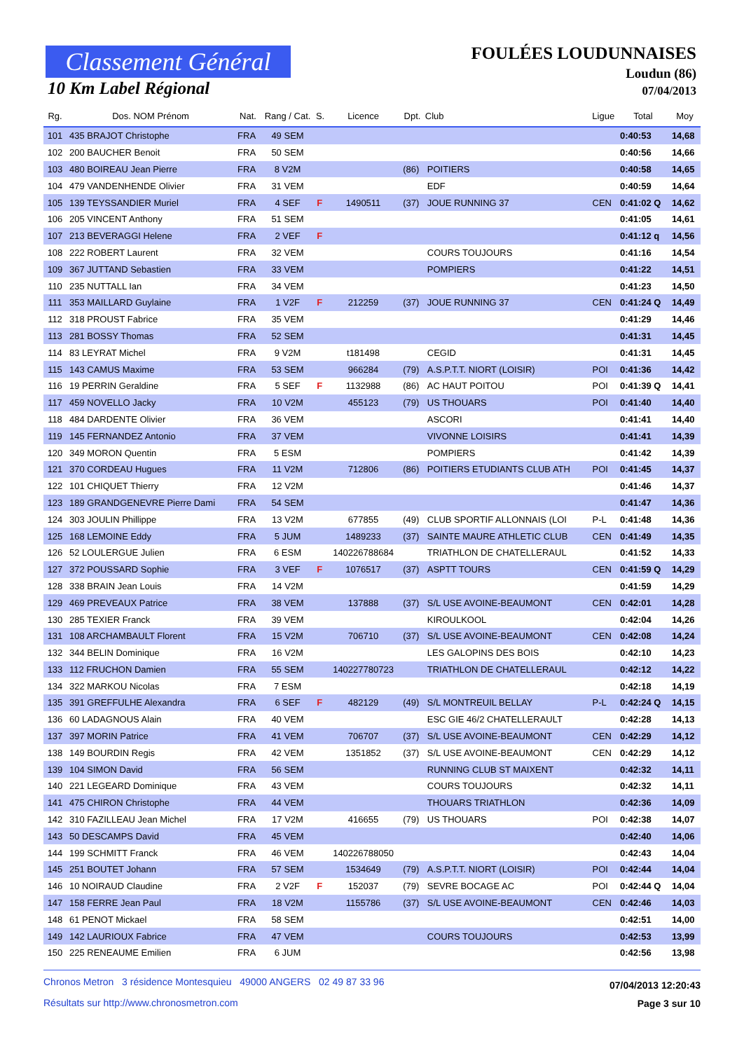Classement Général
10 Km Label Régional
FOULÉES LOUDUNNAISES
Loudun (86)
07/04/2013
| Rg. | Dos. NOM Prénom | Nat. | Rang / Cat. | S. | Licence | Dpt. | Club | Ligue | Total | Moy |
| --- | --- | --- | --- | --- | --- | --- | --- | --- | --- | --- |
| 101 | 435 BRAJOT Christophe | FRA | 49 SEM | | | | | | 0:40:53 | 14,68 |
| 102 | 200 BAUCHER Benoit | FRA | 50 SEM | | | | | | 0:40:56 | 14,66 |
| 103 | 480 BOIREAU Jean Pierre | FRA | 8 V2M | | | (86) | POITIERS | | 0:40:58 | 14,65 |
| 104 | 479 VANDENHENDE Olivier | FRA | 31 VEM | | | | EDF | | 0:40:59 | 14,64 |
| 105 | 139 TEYSSANDIER Muriel | FRA | 4 SEF | F | 1490511 | (37) | JOUE RUNNING 37 | CEN | 0:41:02 Q | 14,62 |
| 106 | 205 VINCENT Anthony | FRA | 51 SEM | | | | | | 0:41:05 | 14,61 |
| 107 | 213 BEVERAGGI Helene | FRA | 2 VEF | F | | | | | 0:41:12 q | 14,56 |
| 108 | 222 ROBERT Laurent | FRA | 32 VEM | | | | COURS TOUJOURS | | 0:41:16 | 14,54 |
| 109 | 367 JUTTAND Sebastien | FRA | 33 VEM | | | | POMPIERS | | 0:41:22 | 14,51 |
| 110 | 235 NUTTALL Ian | FRA | 34 VEM | | | | | | 0:41:23 | 14,50 |
| 111 | 353 MAILLARD Guylaine | FRA | 1 V2F | F | 212259 | (37) | JOUE RUNNING 37 | CEN | 0:41:24 Q | 14,49 |
| 112 | 318 PROUST Fabrice | FRA | 35 VEM | | | | | | 0:41:29 | 14,46 |
| 113 | 281 BOSSY Thomas | FRA | 52 SEM | | | | | | 0:41:31 | 14,45 |
| 114 | 83 LEYRAT Michel | FRA | 9 V2M | | t181498 | | CEGID | | 0:41:31 | 14,45 |
| 115 | 143 CAMUS Maxime | FRA | 53 SEM | | 966284 | (79) | A.S.P.T.T. NIORT (LOISIR) | POI | 0:41:36 | 14,42 |
| 116 | 19 PERRIN Geraldine | FRA | 5 SEF | F | 1132988 | (86) | AC HAUT POITOU | POI | 0:41:39 Q | 14,41 |
| 117 | 459 NOVELLO Jacky | FRA | 10 V2M | | 455123 | (79) | US THOUARS | POI | 0:41:40 | 14,40 |
| 118 | 484 DARDENTE Olivier | FRA | 36 VEM | | | | ASCORI | | 0:41:41 | 14,40 |
| 119 | 145 FERNANDEZ Antonio | FRA | 37 VEM | | | | VIVONNE LOISIRS | | 0:41:41 | 14,39 |
| 120 | 349 MORON Quentin | FRA | 5 ESM | | | | POMPIERS | | 0:41:42 | 14,39 |
| 121 | 370 CORDEAU Hugues | FRA | 11 V2M | | 712806 | (86) | POITIERS ETUDIANTS CLUB ATH | POI | 0:41:45 | 14,37 |
| 122 | 101 CHIQUET Thierry | FRA | 12 V2M | | | | | | 0:41:46 | 14,37 |
| 123 | 189 GRANDGENEVRE Pierre Dami | FRA | 54 SEM | | | | | | 0:41:47 | 14,36 |
| 124 | 303 JOULIN Phillippe | FRA | 13 V2M | | 677855 | (49) | CLUB SPORTIF ALLONNAIS (LOI | P-L | 0:41:48 | 14,36 |
| 125 | 168 LEMOINE Eddy | FRA | 5 JUM | | 1489233 | (37) | SAINTE MAURE ATHLETIC CLUB | CEN | 0:41:49 | 14,35 |
| 126 | 52 LOULERGUE Julien | FRA | 6 ESM | | 140226788684 | | TRIATHLON DE CHATELLERAUL | | 0:41:52 | 14,33 |
| 127 | 372 POUSSARD Sophie | FRA | 3 VEF | F | 1076517 | (37) | ASPTT TOURS | CEN | 0:41:59 Q | 14,29 |
| 128 | 338 BRAIN Jean Louis | FRA | 14 V2M | | | | | | 0:41:59 | 14,29 |
| 129 | 469 PREVEAUX Patrice | FRA | 38 VEM | | 137888 | (37) | S/L USE AVOINE-BEAUMONT | CEN | 0:42:01 | 14,28 |
| 130 | 285 TEXIER Franck | FRA | 39 VEM | | | | KIROULKOOL | | 0:42:04 | 14,26 |
| 131 | 108 ARCHAMBAULT Florent | FRA | 15 V2M | | 706710 | (37) | S/L USE AVOINE-BEAUMONT | CEN | 0:42:08 | 14,24 |
| 132 | 344 BELIN Dominique | FRA | 16 V2M | | | | LES GALOPINS DES BOIS | | 0:42:10 | 14,23 |
| 133 | 112 FRUCHON Damien | FRA | 55 SEM | | 140227780723 | | TRIATHLON DE CHATELLERAUL | | 0:42:12 | 14,22 |
| 134 | 322 MARKOU Nicolas | FRA | 7 ESM | | | | | | 0:42:18 | 14,19 |
| 135 | 391 GREFFULHE Alexandra | FRA | 6 SEF | F | 482129 | (49) | S/L MONTREUIL BELLAY | P-L | 0:42:24 Q | 14,15 |
| 136 | 60 LADAGNOUS Alain | FRA | 40 VEM | | | | ESC GIE 46/2 CHATELLERAULT | | 0:42:28 | 14,13 |
| 137 | 397 MORIN Patrice | FRA | 41 VEM | | 706707 | (37) | S/L USE AVOINE-BEAUMONT | CEN | 0:42:29 | 14,12 |
| 138 | 149 BOURDIN Regis | FRA | 42 VEM | | 1351852 | (37) | S/L USE AVOINE-BEAUMONT | CEN | 0:42:29 | 14,12 |
| 139 | 104 SIMON David | FRA | 56 SEM | | | | RUNNING CLUB ST MAIXENT | | 0:42:32 | 14,11 |
| 140 | 221 LEGEARD Dominique | FRA | 43 VEM | | | | COURS TOUJOURS | | 0:42:32 | 14,11 |
| 141 | 475 CHIRON Christophe | FRA | 44 VEM | | | | THOUARS TRIATHLON | | 0:42:36 | 14,09 |
| 142 | 310 FAZILLEAU Jean Michel | FRA | 17 V2M | | 416655 | (79) | US THOUARS | POI | 0:42:38 | 14,07 |
| 143 | 50 DESCAMPS David | FRA | 45 VEM | | | | | | 0:42:40 | 14,06 |
| 144 | 199 SCHMITT Franck | FRA | 46 VEM | | 140226788050 | | | | 0:42:43 | 14,04 |
| 145 | 251 BOUTET Johann | FRA | 57 SEM | | 1534649 | (79) | A.S.P.T.T. NIORT (LOISIR) | POI | 0:42:44 | 14,04 |
| 146 | 10 NOIRAUD Claudine | FRA | 2 V2F | F | 152037 | (79) | SEVRE BOCAGE AC | POI | 0:42:44 Q | 14,04 |
| 147 | 158 FERRE Jean Paul | FRA | 18 V2M | | 1155786 | (37) | S/L USE AVOINE-BEAUMONT | CEN | 0:42:46 | 14,03 |
| 148 | 61 PENOT Mickael | FRA | 58 SEM | | | | | | 0:42:51 | 14,00 |
| 149 | 142 LAURIOUX Fabrice | FRA | 47 VEM | | | | COURS TOUJOURS | | 0:42:53 | 13,99 |
| 150 | 225 RENEAUME Emilien | FRA | 6 JUM | | | | | | 0:42:56 | 13,98 |
Chronos Metron 3 résidence Montesquieu 49000 ANGERS 02 49 87 33 96
Résultats sur http://www.chronosmetron.com
07/04/2013 12:20:43
Page 3 sur 10